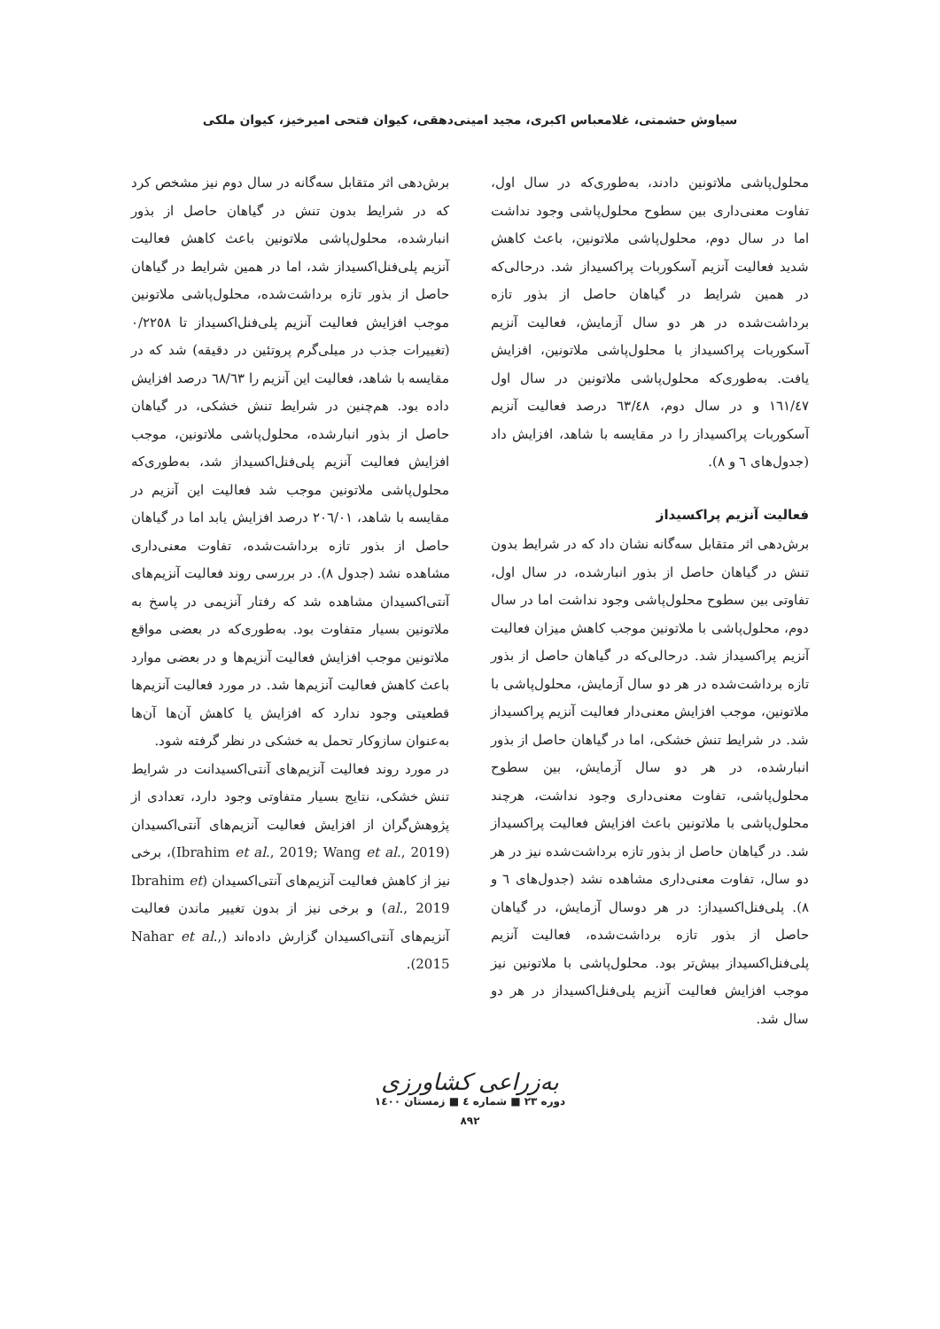سیاوش حشمتی، غلامعباس اکبری، مجید امینی‌دهقی، کیوان فتحی امیرخیز، کیوان ملکی
محلول‌پاشی ملاتونین دادند، به‌طوری‌که در سال اول، تفاوت معنی‌داری بین سطوح محلول‌پاشی وجود نداشت اما در سال دوم، محلول‌پاشی ملاتونین، باعث کاهش شدید فعالیت آنزیم آسکوربات پراکسیداز شد. درحالی‌که در همین شرایط در گیاهان حاصل از بذور تازه برداشت‌شده در هر دو سال آزمایش، فعالیت آنزیم آسکوربات پراکسیداز با محلول‌پاشی ملاتونین، افزایش یافت. به‌طوری‌که محلول‌پاشی ملاتونین در سال اول ١٦١/٤٧ و در سال دوم، ٦٣/٤٨ درصد فعالیت آنزیم آسکوربات پراکسیداز را در مقایسه با شاهد، افزایش داد (جدول‌های ٦ و ٨).
فعالیت آنزیم پراکسیداز
برش‌دهی اثر متقابل سه‌گانه نشان داد که در شرایط بدون تنش در گیاهان حاصل از بذور انبارشده، در سال اول، تفاوتی بین سطوح محلول‌پاشی وجود نداشت اما در سال دوم، محلول‌پاشی با ملاتونین موجب کاهش میزان فعالیت آنزیم پراکسیداز شد. درحالی‌که در گیاهان حاصل از بذور تازه برداشت‌شده در هر دو سال آزمایش، محلول‌پاشی با ملاتونین، موجب افزایش معنی‌دار فعالیت آنزیم پراکسیداز شد. در شرایط تنش خشکی، اما در گیاهان حاصل از بذور انبارشده، در هر دو سال آزمایش، بین سطوح محلول‌پاشی، تفاوت معنی‌داری وجود نداشت، هرچند محلول‌پاشی با ملاتونین باعث افزایش فعالیت پراکسیداز شد. در گیاهان حاصل از بذور تازه برداشت‌شده نیز در هر دو سال، تفاوت معنی‌داری مشاهده نشد (جدول‌های ٦ و ٨). پلی‌فنل‌اکسیداز: در هر دوسال آزمایش، در گیاهان حاصل از بذور تازه برداشت‌شده، فعالیت آنزیم پلی‌فنل‌اکسیداز بیش‌تر بود. محلول‌پاشی با ملاتونین نیز موجب افزایش فعالیت آنزیم پلی‌فنل‌اکسیداز در هر دو سال شد.
برش‌دهی اثر متقابل سه‌گانه در سال دوم نیز مشخص کرد که در شرایط بدون تنش در گیاهان حاصل از بذور انبارشده، محلول‌پاشی ملاتونین باعث کاهش فعالیت آنزیم پلی‌فنل‌اکسیداز شد، اما در همین شرایط در گیاهان حاصل از بذور تازه برداشت‌شده، محلول‌پاشی ملاتونین موجب افزایش فعالیت آنزیم پلی‌فنل‌اکسیداز تا ٠/٢٢٥٨ (تغییرات جذب در میلی‌گرم پروتئین در دقیقه) شد که در مقایسه با شاهد، فعالیت این آنزیم را ٦٨/٦٣ درصد افزایش داده بود. هم‌چنین در شرایط تنش خشکی، در گیاهان حاصل از بذور انبارشده، محلول‌پاشی ملاتونین، موجب افزایش فعالیت آنزیم پلی‌فنل‌اکسیداز شد، به‌طوری‌که محلول‌پاشی ملاتونین موجب شد فعالیت این آنزیم در مقایسه با شاهد، ٢٠٦/٠١ درصد افزایش یابد اما در گیاهان حاصل از بذور تازه برداشت‌شده، تفاوت معنی‌داری مشاهده نشد (جدول ٨). در بررسی روند فعالیت آنزیم‌های آنتی‌اکسیدان مشاهده شد که رفتار آنزیمی در پاسخ به ملاتونین بسیار متفاوت بود. به‌طوری‌که در بعضی مواقع ملاتونین موجب افزایش فعالیت آنزیم‌ها و در بعضی موارد باعث کاهش فعالیت آنزیم‌ها شد. در مورد فعالیت آنزیم‌ها قطعیتی وجود ندارد که افزایش یا کاهش آن‌ها آن‌ها به‌عنوان سازوکار تحمل به خشکی در نظر گرفته شود.
در مورد روند فعالیت آنزیم‌های آنتی‌اکسیدانت در شرایط تنش خشکی، نتایج بسیار متفاوتی وجود دارد، تعدادی از پژوهش‌گران از افزایش فعالیت آنزیم‌های آنتی‌اکسیدان (Ibrahim et al., 2019; Wang et al., 2019)، برخی نیز از کاهش فعالیت آنزیم‌های آنتی‌اکسیدان (Ibrahim et al., 2019) و برخی نیز از بدون تغییر ماندن فعالیت آنزیم‌های آنتی‌اکسیدان گزارش داده‌اند (Nahar et al., 2015).
به‌زراعی کشاورزی
دوره ٢٣ ■ شماره ٤ ■ زمستان ١٤٠٠
٨٩٢